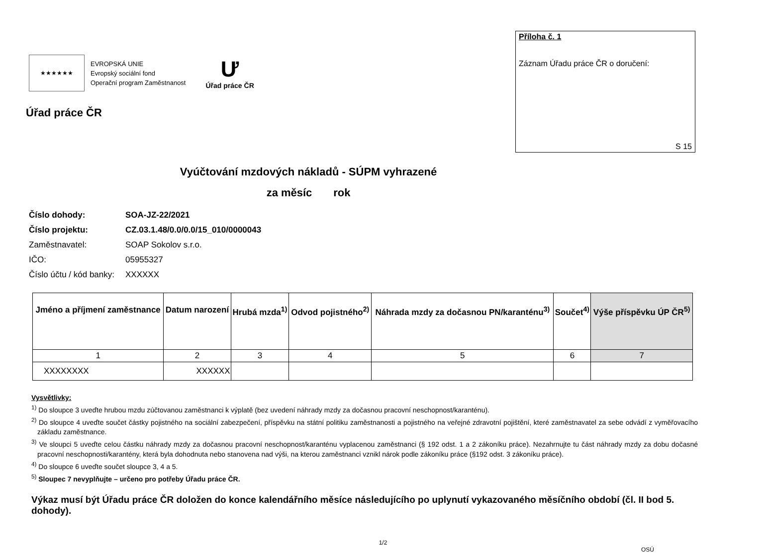★★★★★★
EVROPSKÁ UNIE
Evropský sociální fond
Operační program Zaměstnanost
Ư
Úřad práce ČR
Úřad práce ČR
Příloha č. 1
Záznam Úřadu práce ČR o doručení:
S 15
Vyúčtování mzdových nákladů - SÚPM vyhrazené
za měsíc rok
| Číslo dohody: | SOA-JZ-22/2021 |
| Číslo projektu: | CZ.03.1.48/0.0/0.0/15_010/0000043 |
| Zaměstnavatel: | SOAP Sokolov s.r.o. |
| IČO: | 05955327 |
| Číslo účtu / kód banky: | XXXXXX |
| Jméno a příjmení zaměstnance | Datum narození | Hrubá mzda<sup>1)</sup> | Odvod pojistného<sup>2)</sup> | Náhrada mzdy za dočasnou PN/karanténu<sup>3)</sup> | Součet<sup>4)</sup> | Výše příspěvku ÚP ČR<sup>5)</sup> |
| --- | --- | --- | --- | --- | --- | --- |
| 1 | 2 | 3 | 4 | 5 | 6 | 7 |
| XXXXXXXX | XXXXXX | | | | | |
Vysvětlivky:
<sup>1)</sup> Do sloupce 3 uveďte hrubou mzdu zúčtovanou zaměstnanci k výplatě (bez uvedení náhrady mzdy za dočasnou pracovní neschopnost/karanténu).
<sup>2)</sup> Do sloupce 4 uveďte součet částky pojistného na sociální zabezpečení, příspěvku na státní politiku zaměstnanosti a pojistného na veřejné zdravotní pojištění, které zaměstnavatel za sebe odvádí z vyměřovacího základu zaměstnance.
<sup>3)</sup> Ve sloupci 5 uveďte celou částku náhrady mzdy za dočasnou pracovní neschopnost/karanténu vyplacenou zaměstnanci (§ 192 odst. 1 a 2 zákoníku práce). Nezahrnujte tu část náhrady mzdy za dobu dočasné pracovní neschopnosti/karantény, která byla dohodnuta nebo stanovena nad výši, na kterou zaměstnanci vznikl nárok podle zákoníku práce (§192 odst. 3 zákoníku práce).
<sup>4)</sup> Do sloupce 6 uveďte součet sloupce 3, 4 a 5.
<sup>5)</sup> Sloupec 7 nevyplňujte – určeno pro potřeby Úřadu práce ČR.
Výkaz musí být Úřadu práce ČR doložen do konce kalendářního měsíce následujícího po uplynutí vykazovaného měsíčního období (čl. II bod 5. dohody).
1/2
OSÚ